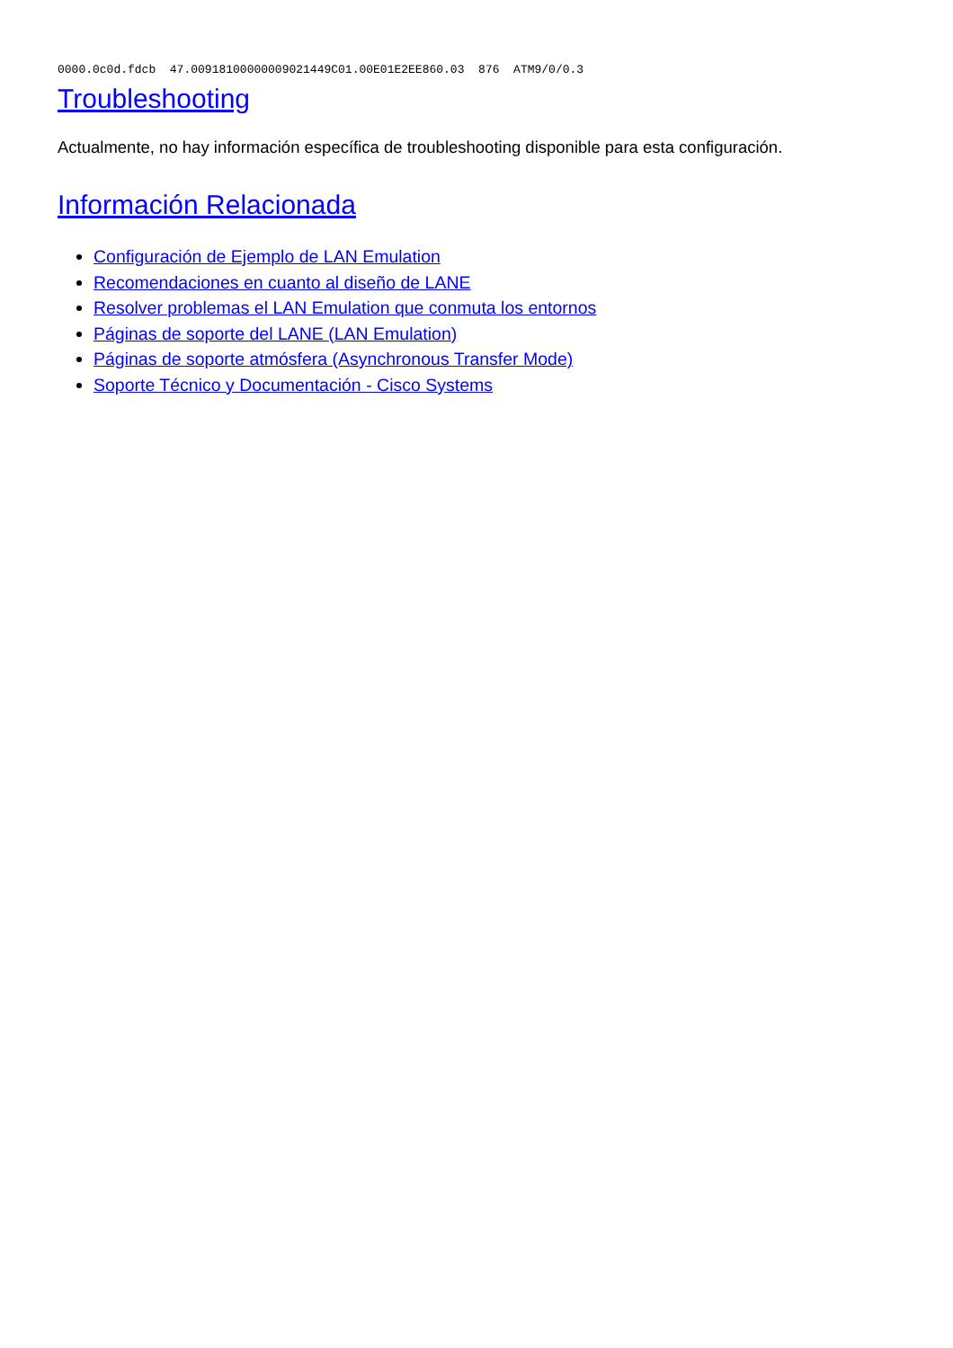0000.0c0d.fdcb  47.00918100000009021449C01.00E01E2EE860.03  876  ATM9/0/0.3
Troubleshooting
Actualmente, no hay información específica de troubleshooting disponible para esta configuración.
Información Relacionada
Configuración de Ejemplo de LAN Emulation
Recomendaciones en cuanto al diseño de LANE
Resolver problemas el LAN Emulation que conmuta los entornos
Páginas de soporte del LANE (LAN Emulation)
Páginas de soporte atmósfera (Asynchronous Transfer Mode)
Soporte Técnico y Documentación - Cisco Systems